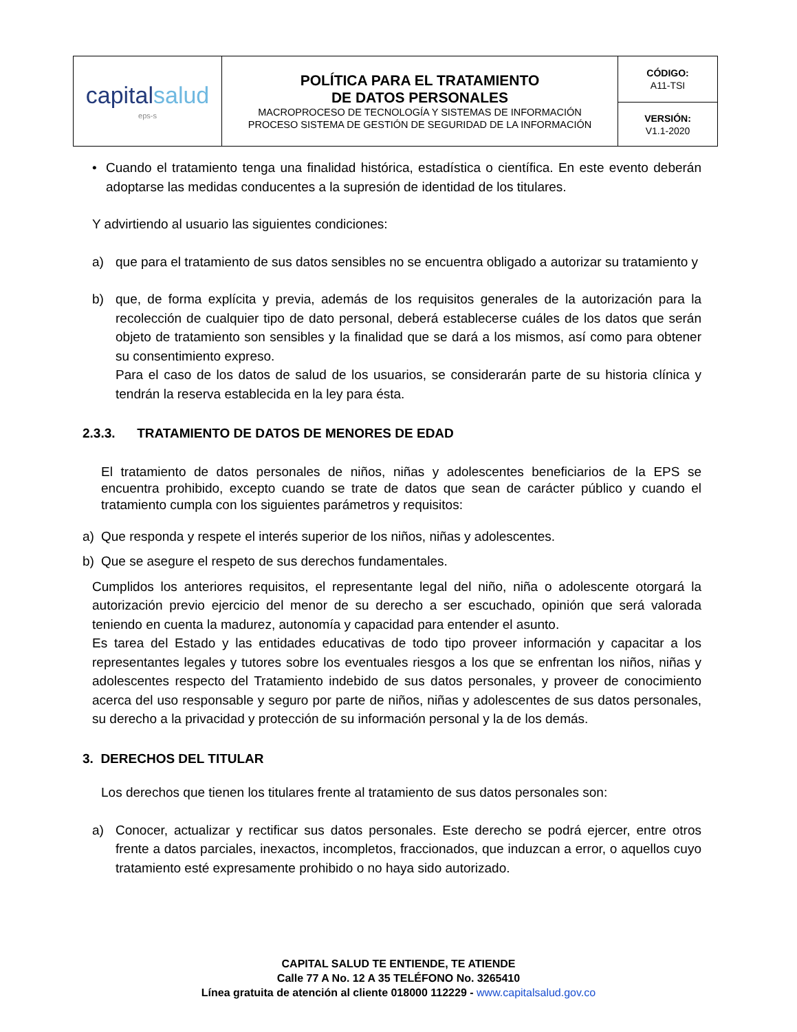| capital salud eps-s | POLÍTICA PARA EL TRATAMIENTO DE DATOS PERSONALES MACROPROCESO DE TECNOLOGÍA Y SISTEMAS DE INFORMACIÓN PROCESO SISTEMA DE GESTIÓN DE SEGURIDAD DE LA INFORMACIÓN | CÓDIGO: A11-TSI |
| | | VERSIÓN: V1.1-2020 |
• Cuando el tratamiento tenga una finalidad histórica, estadística o científica. En este evento deberán adoptarse las medidas conducentes a la supresión de identidad de los titulares.
Y advirtiendo al usuario las siguientes condiciones:
a) que para el tratamiento de sus datos sensibles no se encuentra obligado a autorizar su tratamiento y
b) que, de forma explícita y previa, además de los requisitos generales de la autorización para la recolección de cualquier tipo de dato personal, deberá establecerse cuáles de los datos que serán objeto de tratamiento son sensibles y la finalidad que se dará a los mismos, así como para obtener su consentimiento expreso.
Para el caso de los datos de salud de los usuarios, se considerarán parte de su historia clínica y tendrán la reserva establecida en la ley para ésta.
2.3.3. TRATAMIENTO DE DATOS DE MENORES DE EDAD
El tratamiento de datos personales de niños, niñas y adolescentes beneficiarios de la EPS se encuentra prohibido, excepto cuando se trate de datos que sean de carácter público y cuando el tratamiento cumpla con los siguientes parámetros y requisitos:
a) Que responda y respete el interés superior de los niños, niñas y adolescentes.
b) Que se asegure el respeto de sus derechos fundamentales.
Cumplidos los anteriores requisitos, el representante legal del niño, niña o adolescente otorgará la autorización previo ejercicio del menor de su derecho a ser escuchado, opinión que será valorada teniendo en cuenta la madurez, autonomía y capacidad para entender el asunto.
Es tarea del Estado y las entidades educativas de todo tipo proveer información y capacitar a los representantes legales y tutores sobre los eventuales riesgos a los que se enfrentan los niños, niñas y adolescentes respecto del Tratamiento indebido de sus datos personales, y proveer de conocimiento acerca del uso responsable y seguro por parte de niños, niñas y adolescentes de sus datos personales, su derecho a la privacidad y protección de su información personal y la de los demás.
3. DERECHOS DEL TITULAR
Los derechos que tienen los titulares frente al tratamiento de sus datos personales son:
a) Conocer, actualizar y rectificar sus datos personales. Este derecho se podrá ejercer, entre otros frente a datos parciales, inexactos, incompletos, fraccionados, que induzcan a error, o aquellos cuyo tratamiento esté expresamente prohibido o no haya sido autorizado.
CAPITAL SALUD TE ENTIENDE, TE ATIENDE
Calle 77 A No. 12 A 35 TELÉFONO No. 3265410
Línea gratuita de atención al cliente 018000 112229 - www.capitalsalud.gov.co